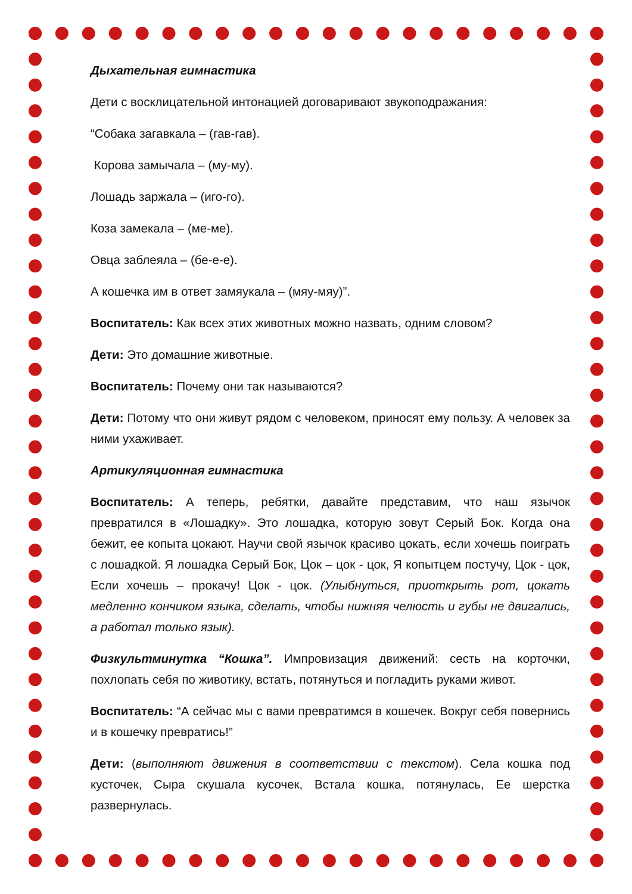Дыхательная гимнастика
Дети с восклицательной интонацией договаривают звукоподражания:
“Собака загавкала – (гав-гав).
Корова замычала – (му-му).
Лошадь заржала – (иго-го).
Коза замекала – (ме-ме).
Овца заблеяла – (бе-е-е).
А кошечка им в ответ замяукала – (мяу-мяу)”.
Воспитатель: Как всех этих животных можно назвать, одним словом?
Дети: Это домашние животные.
Воспитатель: Почему они так называются?
Дети: Потому что они живут рядом с человеком, приносят ему пользу. А человек за ними ухаживает.
Артикуляционная гимнастика
Воспитатель: А теперь, ребятки, давайте представим, что наш язычок превратился в «Лошадку». Это лошадка, которую зовут Серый Бок. Когда она бежит, ее копыта цокают. Научи свой язычок красиво цокать, если хочешь поиграть с лошадкой. Я лошадка Серый Бок, Цок – цок - цок, Я копытцем постучу, Цок - цок, Если хочешь – прокачу! Цок - цок. (Улыбнуться, приоткрыть рот, цокать медленно кончиком языка, сделать, чтобы нижняя челюсть и губы не двигались, а работал только язык).
Физкультминутка “Кошка”. Импровизация движений: сесть на корточки, похлопать себя по животику, встать, потянуться и погладить руками живот.
Воспитатель: “А сейчас мы с вами превратимся в кошечек. Вокруг себя повернись и в кошечку превратись!”
Дети: (выполняют движения в соответствии с текстом). Села кошка под кусточек, Сыра скушала кусочек, Встала кошка, потянулась, Ее шерстка развернулась.